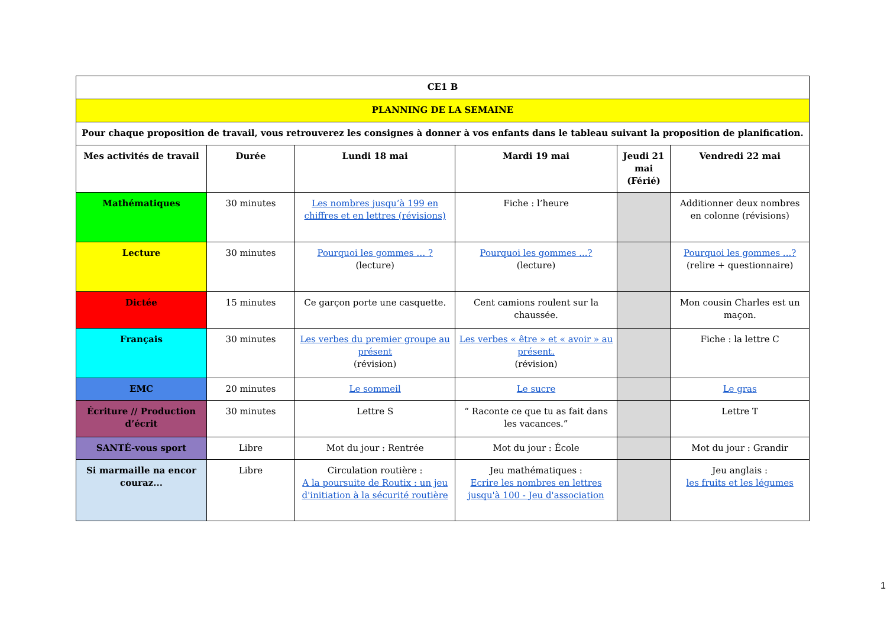| CE1 B | | | | | |
| PLANNING DE LA SEMAINE | | | | | |
| Pour chaque proposition de travail, vous retrouverez les consignes à donner à vos enfants dans le tableau suivant la proposition de planification. | | | | | |
| Mes activités de travail | Durée | Lundi 18 mai | Mardi 19 mai | Jeudi 21 mai (Férié) | Vendredi 22 mai |
| Mathématiques | 30 minutes | Les nombres jusqu’à 199 en chiffres et en lettres (révisions) | Fiche : l’heure | | Additionner deux nombres en colonne (révisions) |
| Lecture | 30 minutes | Pourquoi les gommes … ? (lecture) | Pourquoi les gommes ...? (lecture) | | Pourquoi les gommes ...? (relire + questionnaire) |
| Dictée | 15 minutes | Ce garçon porte une casquette. | Cent camions roulent sur la chaussée. | | Mon cousin Charles est un maçon. |
| Français | 30 minutes | Les verbes du premier groupe au présent (révision) | Les verbes « être » et « avoir » au présent. (révision) | | Fiche : la lettre C |
| EMC | 20 minutes | Le sommeil | Le sucre | | Le gras |
| Écriture // Production d’écrit | 30 minutes | Lettre S | “ Raconte ce que tu as fait dans les vacances.” | | Lettre T |
| SANTÉ-vous sport | Libre | Mot du jour : Rentrée | Mot du jour : École | | Mot du jour : Grandir |
| Si marmaille na encor couraz... | Libre | Circulation routière : A la poursuite de Routix : un jeu d'initiation à la sécurité routière | Jeu mathématiques : Ecrire les nombres en lettres jusqu'à 100 - Jeu d'association | | Jeu anglais : les fruits et les légumes |
1